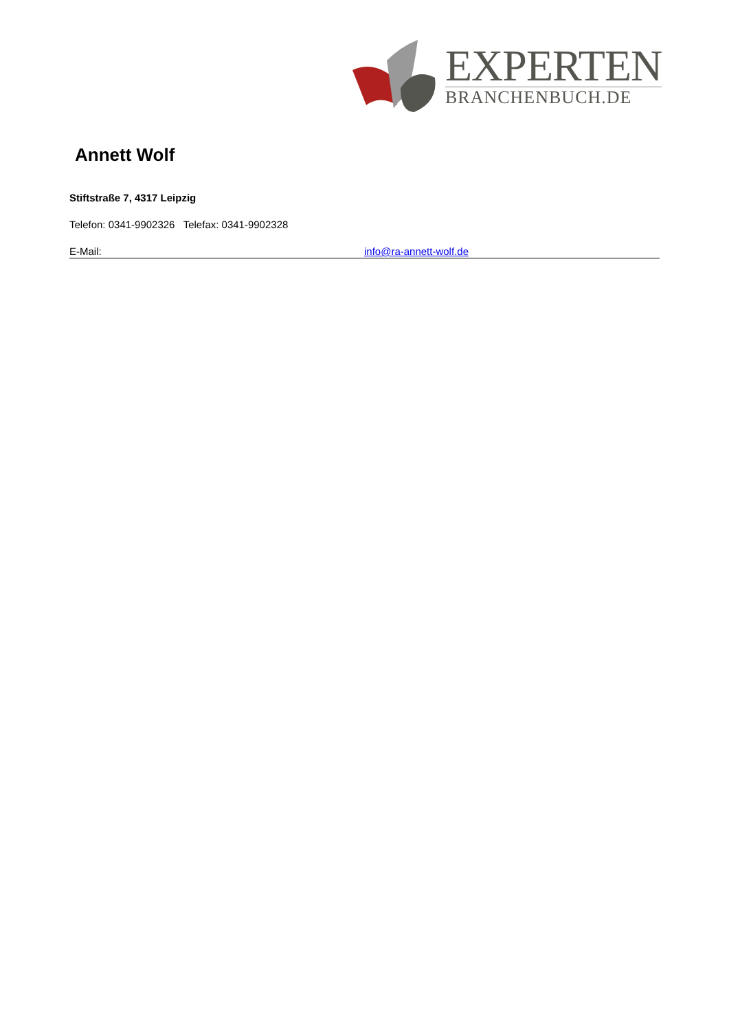EXPERTEN
BRANCHENBUCH.DE
Annett Wolf
Stiftstraße 7, 4317 Leipzig
Telefon: 0341-9902326 Telefax: 0341-9902328
E-Mail: info@ra-annett-wolf.de